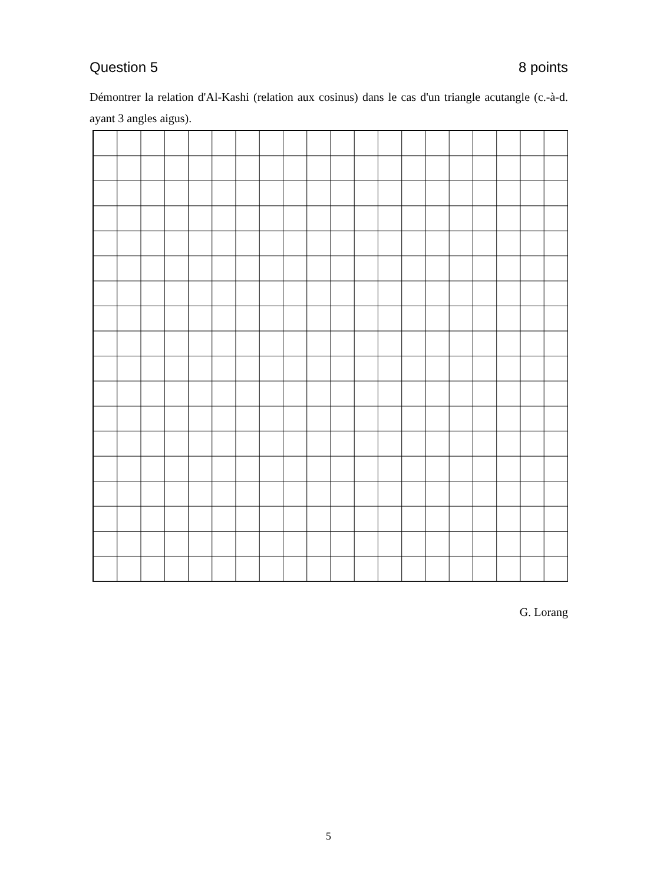Question 5 8 points
Démontrer la relation d'Al-Kashi (relation aux cosinus) dans le cas d'un triangle acutangle (c.-à-d. ayant 3 angles aigus).
G. Lorang
5